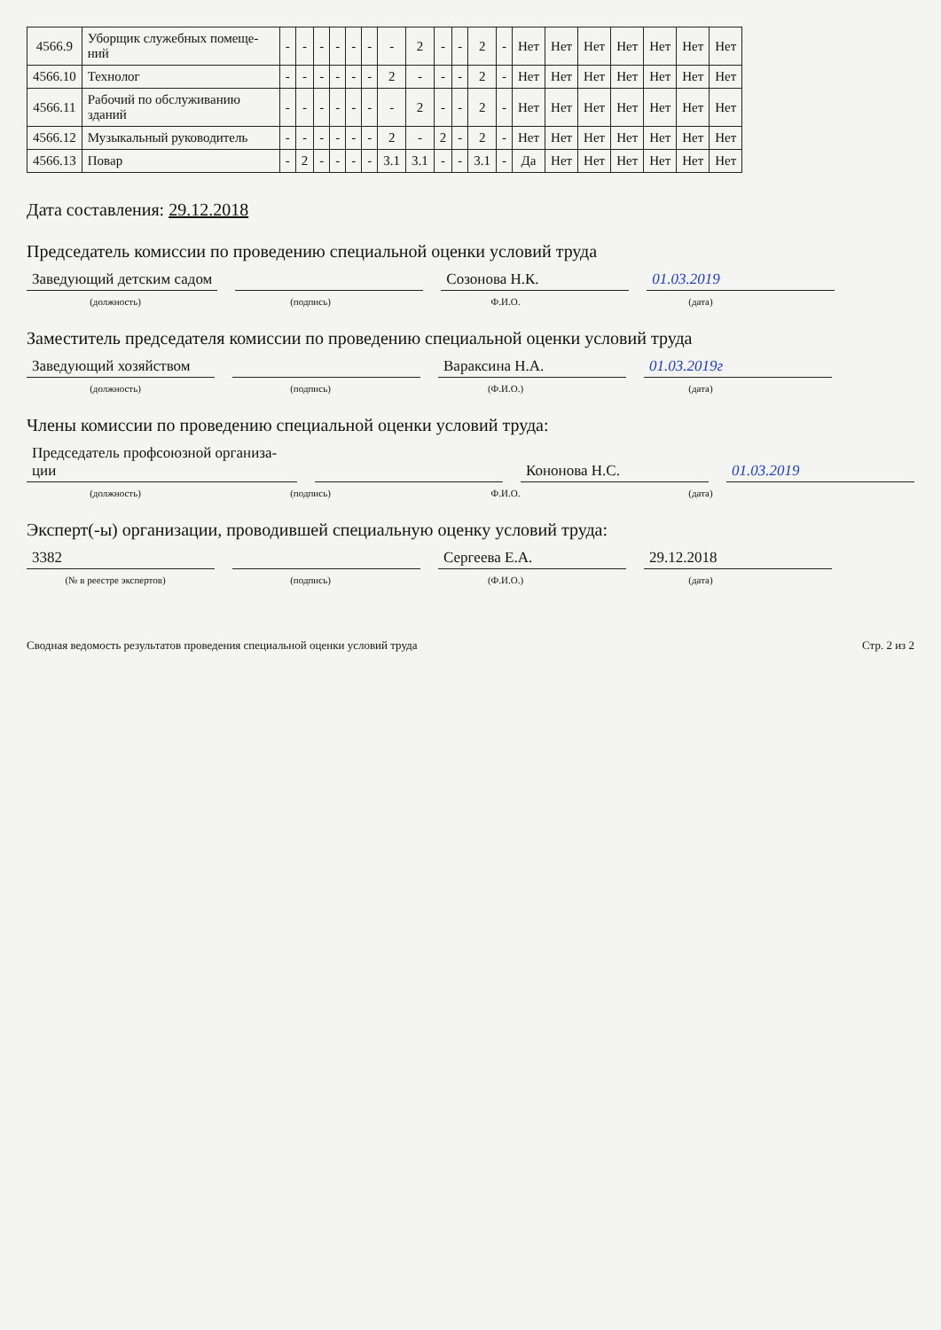| 4566.9 | Уборщик служебных помеще-ний | - | - | - | - | - | - | - | 2 | - | - | 2 | - | Нет | Нет | Нет | Нет | Нет | Нет | Нет |
| 4566.10 | Технолог | - | - | - | - | - | - | 2 | - | - | - | 2 | - | Нет | Нет | Нет | Нет | Нет | Нет | Нет |
| 4566.11 | Рабочий по обслуживанию зданий | - | - | - | - | - | - | - | 2 | - | - | 2 | - | Нет | Нет | Нет | Нет | Нет | Нет | Нет |
| 4566.12 | Музыкальный руководитель | - | - | - | - | - | - | 2 | - | 2 | - | 2 | - | Нет | Нет | Нет | Нет | Нет | Нет | Нет |
| 4566.13 | Повар | - | 2 | - | - | - | - | 3.1 | 3.1 | - | - | 3.1 | - | Да | Нет | Нет | Нет | Нет | Нет | Нет |
Дата составления: 29.12.2018
Председатель комиссии по проведению специальной оценки условий труда
Заведующий детским садом Созонова Н.К. 01.03.2019
(должность) (подпись) Ф.И.О. (дата)
Заместитель председателя комиссии по проведению специальной оценки условий труда
Заведующий хозяйством Вараксина Н.А. 01.03.2019г
(должность) (подпись) (Ф.И.О.) (дата)
Члены комиссии по проведению специальной оценки условий труда:
Председатель профсоюзной организа-ции Кононова Н.С. 01.03.2019
(должность) (подпись) Ф.И.О. (дата)
Эксперт(-ы) организации, проводившей специальную оценку условий труда:
3382 Сергеева Е.А. 29.12.2018
(№ в реестре экспертов) (подпись) (Ф.И.О.) (дата)
Сводная ведомость результатов проведения специальной оценки условий труда Стр. 2 из 2